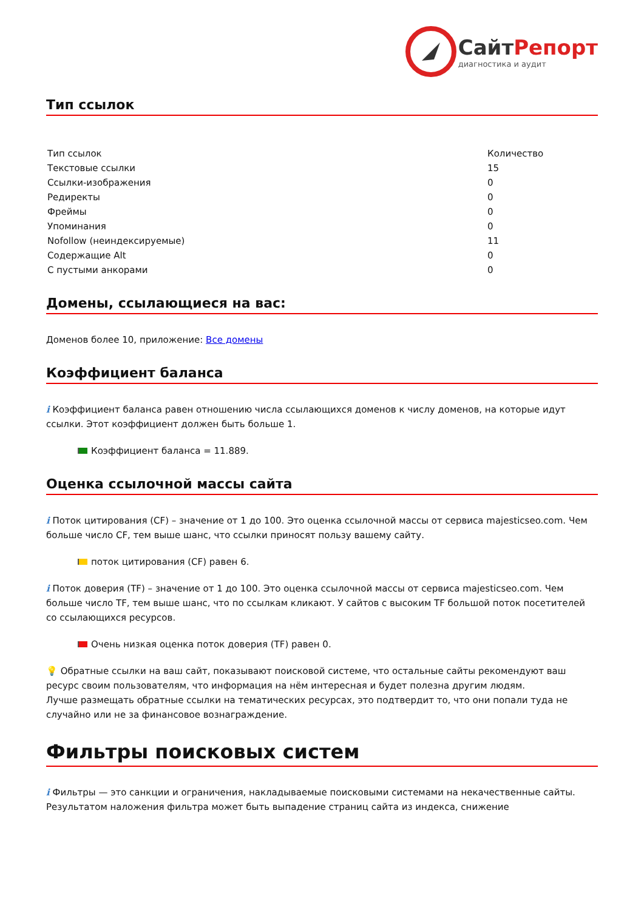СайтРепорт
диагностика и аудит
Тип ссылок
| Тип ссылок | Количество |
| Текстовые ссылки | 15 |
| Ссылки-изображения | 0 |
| Редиректы | 0 |
| Фреймы | 0 |
| Упоминания | 0 |
| Nofollow (неиндексируемые) | 11 |
| Содержащие Alt | 0 |
| С пустыми анкорами | 0 |
Домены, ссылающиеся на вас:
Доменов более 10, приложение: Все домены
Коэффициент баланса
i Коэффициент баланса равен отношению числа ссылающихся доменов к числу доменов, на которые идут ссылки. Этот коэффициент должен быть больше 1.
Коэффициент баланса = 11.889.
Оценка ссылочной массы сайта
i Поток цитирования (CF) – значение от 1 до 100. Это оценка ссылочной массы от сервиса majesticseo.com. Чем больше число CF, тем выше шанс, что ссылки приносят пользу вашему сайту.
поток цитирования (CF) равен 6.
i Поток доверия (TF) – значение от 1 до 100. Это оценка ссылочной массы от сервиса majesticseo.com. Чем больше число TF, тем выше шанс, что по ссылкам кликают. У сайтов с высоким TF большой поток посетителей со ссылающихся ресурсов.
Очень низкая оценка поток доверия (TF) равен 0.
💡 Обратные ссылки на ваш сайт, показывают поисковой системе, что остальные сайты рекомендуют ваш ресурс своим пользователям, что информация на нём интересная и будет полезна другим людям.
Лучше размещать обратные ссылки на тематических ресурсах, это подтвердит то, что они попали туда не случайно или не за финансовое вознаграждение.
Фильтры поисковых систем
i Фильтры — это санкции и ограничения, накладываемые поисковыми системами на некачественные сайты. Результатом наложения фильтра может быть выпадение страниц сайта из индекса, снижение